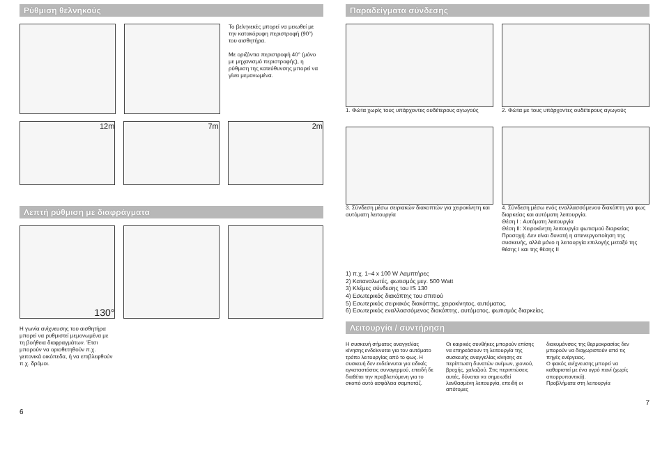Ρύθμιση θελνηκούς
Το βεληνεκές μπορεί να μειωθεί με την κατακόρυφη περιστροφή (90°) του αισθητήρα.
Με οριζόντια περιστροφή 40° (μόνο με μηχανισμό περιστροφής), η ρύθμιση της κατεύθυνσης μπορεί να γίνει μεμονωμένα.
12m 7m 2m
Λεπτή ρύθμιση με διαφράγματα
130°
Η γωνία ανίχνευσης του αισθητήρα μπορεί να ρυθμιστεί μεμονωμένα με τη βοήθεια διαφραγμάτων. Έτσι μπορούν να οριοθετηθούν π.χ. γειτονικά οικόπεδα, ή να επιβλεφθούν π.χ. δρόμοι.
6
Παραδείγματα σύνδεσης
1. Φώτα χωρίς τους υπάρχοντες ουδέτερους αγωγούς
2. Φώτα με τους υπάρχοντες ουδέτερους αγωγούς
3. Σύνδεση μέσω σειριακών διακοπτών για χειροκίνητη και αυτόματη λειτουργία
4. Σύνδεση μέσω ενός εναλλασσόμενου διακόπτη για φως διαρκείας και αυτόματη λειτουργία.
Θέση I : Αυτόματη λειτουργία
Θέση II: Χειροκίνητη λειτουργία φωτισμού διαρκείας
Προσοχή: Δεν είναι δυνατή η απενεργοποίηση της συσκευής, αλλά μόνο η λειτουργία επιλογής μεταξύ της θέσης I και της θέσης II
1) π.χ. 1–4 x 100 W Λαμπτήρες
2) Καταναλωτές, φωτισμός μεγ. 500 Watt
3) Κλέμες σύνδεσης του IS 130
4) Εσωτερικός διακόπτης του σπιτιού
5) Εσωτερικός σειριακός διακόπτης, χειροκίνητος, αυτόματος.
6) Εσωτερικός εναλλασσόμενος διακόπτης, αυτόματος, φωτισμός διαρκείας.
Λειτουργία / συντήρηση
Η συσκευή σήματος αναγγελίας κίνησης ενδείκνυται για τον αυτόματο τρόπο λειτουργίας από το φως. Η συσκευή δεν ενδείκνυται για ειδικές εγκαταστάσεις συναγερμού, επειδή δε διαθέτει την προβλεπόμενη για το σκοπό αυτό ασφάλεια σαμποτάζ.
Οι καιρικές συνθήκες μπορούν επίσης να επηρεάσουν τη λειτουργία της συσκευής αναγγελίας κίνησης σε περίπτωση δυνατών ανέμων, χιονιού, βροχής, χαλαζιού. Στις περιπτώσεις αυτές, δύναται να σημειωθεί λανθασμένη λειτουργία, επειδή οι απότομες
διακυμάνσεις της θερμοκρασίας δεν μπορούν να διαχωριστούν από τις πηγές ενέργειας.
Ο φακός ανίχνευσης μπορεί να καθαριστεί με ένα υγρό πανί (χωρίς απορρυπαντικά).
Προβλήματα στη λειτουργία
7